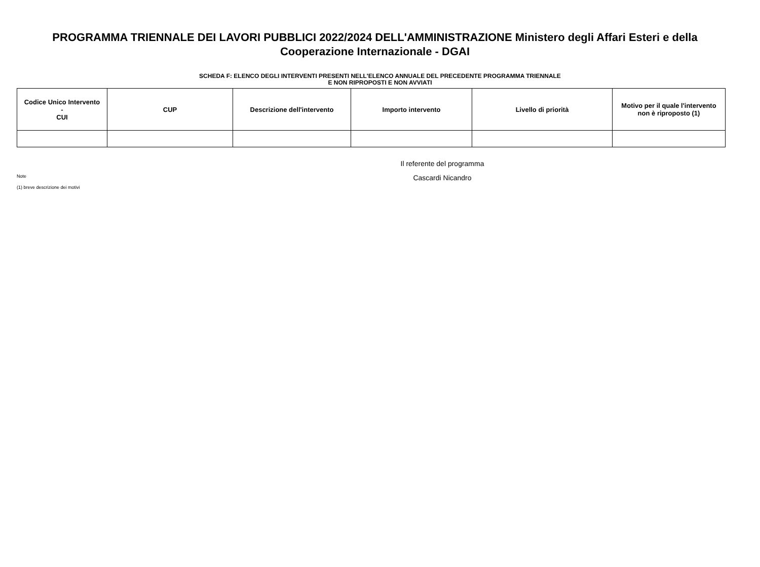PROGRAMMA TRIENNALE DEI LAVORI PUBBLICI 2022/2024 DELL'AMMINISTRAZIONE Ministero degli Affari Esteri e della Cooperazione Internazionale - DGAI
SCHEDA F: ELENCO DEGLI INTERVENTI PRESENTI NELL'ELENCO ANNUALE DEL PRECEDENTE PROGRAMMA TRIENNALE
E NON RIPROPOSTI E NON AVVIATI
| Codice Unico Intervento - CUI | CUP | Descrizione dell'intervento | Importo intervento | Livello di priorità | Motivo per il quale l'intervento non è riproposto (1) |
| --- | --- | --- | --- | --- | --- |
Note
(1) breve descrizione dei motivi
Il referente del programma
Cascardi Nicandro